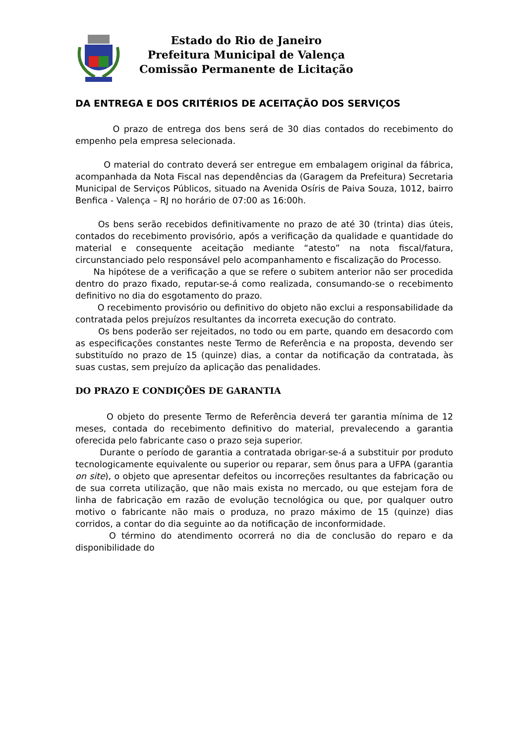Estado do Rio de Janeiro
Prefeitura Municipal de Valença
Comissão Permanente de Licitação
DA ENTREGA E DOS CRITÉRIOS DE ACEITAÇÃO DOS SERVIÇOS
O prazo de entrega dos bens será de 30 dias contados do recebimento do empenho pela empresa selecionada.
O material do contrato deverá ser entregue em embalagem original da fábrica, acompanhada da Nota Fiscal nas dependências da (Garagem da Prefeitura) Secretaria Municipal de Serviços Públicos, situado na Avenida Osíris de Paiva Souza, 1012, bairro Benfica - Valença – RJ no horário de 07:00 as 16:00h.
Os bens serão recebidos definitivamente no prazo de até 30 (trinta) dias úteis, contados do recebimento provisório, após a verificação da qualidade e quantidade do material e consequente aceitação mediante “atesto” na nota fiscal/fatura, circunstanciado pelo responsável pelo acompanhamento e fiscalização do Processo.
Na hipótese de a verificação a que se refere o subitem anterior não ser procedida dentro do prazo fixado, reputar-se-á como realizada, consumando-se o recebimento definitivo no dia do esgotamento do prazo.
O recebimento provisório ou definitivo do objeto não exclui a responsabilidade da contratada pelos prejuízos resultantes da incorreta execução do contrato.
Os bens poderão ser rejeitados, no todo ou em parte, quando em desacordo com as especificações constantes neste Termo de Referência e na proposta, devendo ser substituído no prazo de 15 (quinze) dias, a contar da notificação da contratada, às suas custas, sem prejuízo da aplicação das penalidades.
DO PRAZO E CONDIÇÕES DE GARANTIA
O objeto do presente Termo de Referência deverá ter garantia mínima de 12 meses, contada do recebimento definitivo do material, prevalecendo a garantia oferecida pelo fabricante caso o prazo seja superior.
Durante o período de garantia a contratada obrigar-se-á a substituir por produto tecnologicamente equivalente ou superior ou reparar, sem ônus para a UFPA (garantia on site), o objeto que apresentar defeitos ou incorreções resultantes da fabricação ou de sua correta utilização, que não mais exista no mercado, ou que estejam fora de linha de fabricação em razão de evolução tecnológica ou que, por qualquer outro motivo o fabricante não mais o produza, no prazo máximo de 15 (quinze) dias corridos, a contar do dia seguinte ao da notificação de inconformidade.
O término do atendimento ocorrerá no dia de conclusão do reparo e da disponibilidade do